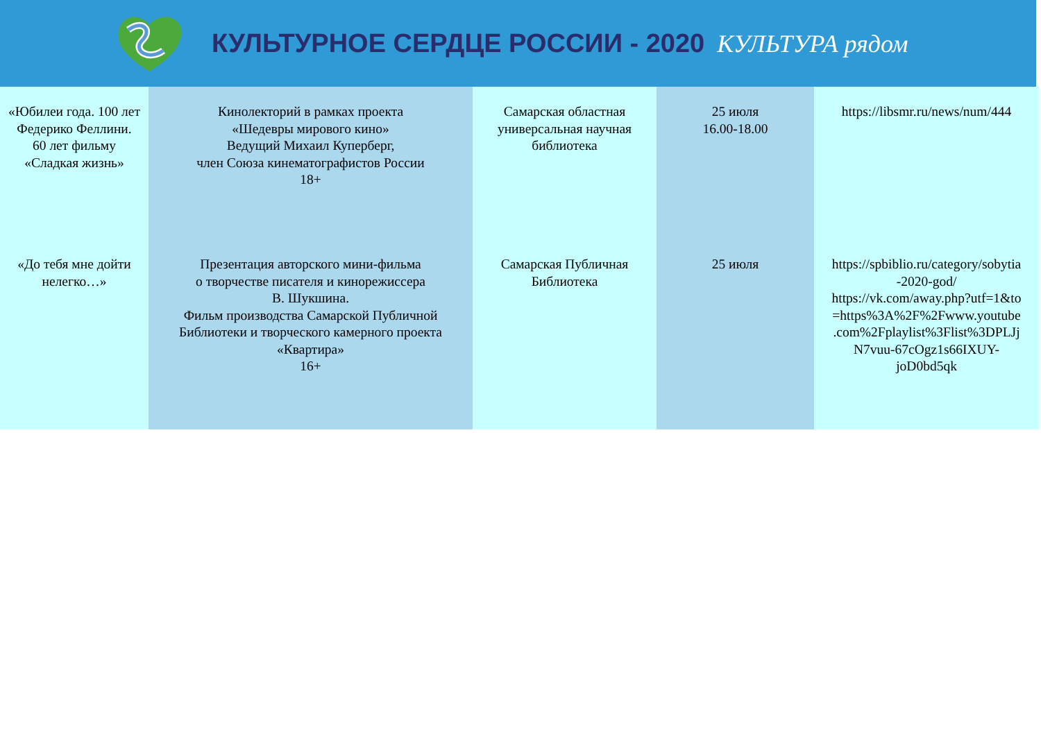КУЛЬТУРНОЕ СЕРДЦЕ РОССИИ - 2020 КУЛЬТУРА рядом
| «Юбилеи года. 100 лет Федерико Феллини. 60 лет фильму «Сладкая жизнь» | Кинолекторий в рамках проекта «Шедевры мирового кино» Ведущий Михаил Куперберг, член Союза кинематографистов России 18+ | Самарская областная универсальная научная библиотека | 25 июля 16.00-18.00 | https://libsmr.ru/news/num/444 |
| «До тебя мне дойти нелегко…» | Презентация авторского мини-фильма о творчестве писателя и кинорежиссера В. Шукшина. Фильм производства Самарской Публичной Библиотеки и творческого камерного проекта «Квартира» 16+ | Самарская Публичная Библиотека | 25 июля | https://spbiblio.ru/category/sobytia -2020-god/ https://vk.com/away.php?utf=1&to =https%3A%2F%2Fwww.youtube .com%2Fplaylist%3Flist%3DPLJj N7vuu-67cOgz1s66IXUY- joD0bd5qk |